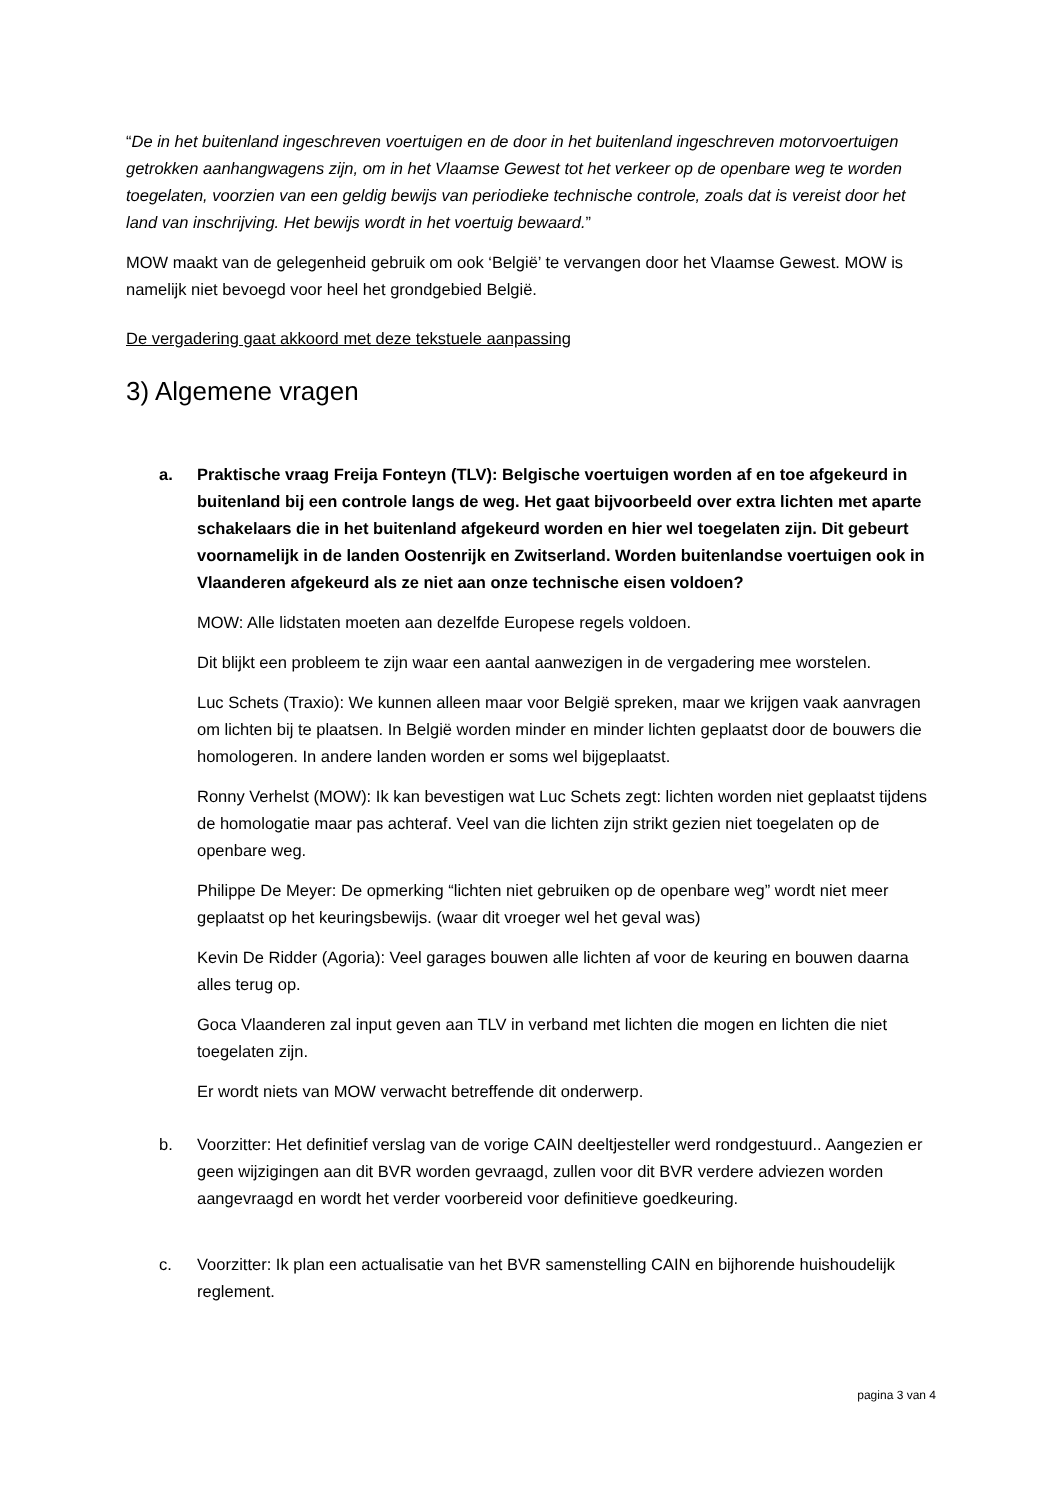“De in het buitenland ingeschreven voertuigen en de door in het buitenland ingeschreven motorvoertuigen getrokken aanhangwagens zijn, om in het Vlaamse Gewest tot het verkeer op de openbare weg te worden toegelaten, voorzien van een geldig bewijs van periodieke technische controle, zoals dat is vereist door het land van inschrijving. Het bewijs wordt in het voertuig bewaard.”
MOW maakt van de gelegenheid gebruik om ook ‘België’ te vervangen door het Vlaamse Gewest. MOW is namelijk niet bevoegd voor heel het grondgebied België.
De vergadering gaat akkoord met deze tekstuele aanpassing
3) Algemene vragen
a. Praktische vraag Freija Fonteyn (TLV): Belgische voertuigen worden af en toe afgekeurd in buitenland bij een controle langs de weg. Het gaat bijvoorbeeld over extra lichten met aparte schakelaars die in het buitenland afgekeurd worden en hier wel toegelaten zijn. Dit gebeurt voornamelijk in de landen Oostenrijk en Zwitserland. Worden buitenlandse voertuigen ook in Vlaanderen afgekeurd als ze niet aan onze technische eisen voldoen?
MOW: Alle lidstaten moeten aan dezelfde Europese regels voldoen.
Dit blijkt een probleem te zijn waar een aantal aanwezigen in de vergadering mee worstelen.
Luc Schets (Traxio): We kunnen alleen maar voor België spreken, maar we krijgen vaak aanvragen om lichten bij te plaatsen. In België worden minder en minder lichten geplaatst door de bouwers die homologeren. In andere landen worden er soms wel bijgeplaatst.
Ronny Verhelst (MOW): Ik kan bevestigen wat Luc Schets zegt: lichten worden niet geplaatst tijdens de homologatie maar pas achteraf. Veel van die lichten zijn strikt gezien niet toegelaten op de openbare weg.
Philippe De Meyer: De opmerking “lichten niet gebruiken op de openbare weg” wordt niet meer geplaatst op het keuringsbewijs. (waar dit vroeger wel het geval was)
Kevin De Ridder (Agoria): Veel garages bouwen alle lichten af voor de keuring en bouwen daarna alles terug op.
Goca Vlaanderen zal input geven aan TLV in verband met lichten die mogen en lichten die niet toegelaten zijn.
Er wordt niets van MOW verwacht betreffende dit onderwerp.
b. Voorzitter: Het definitief verslag van de vorige CAIN deeltjesteller werd rondgestuurd.. Aangezien er geen wijzigingen aan dit BVR worden gevraagd, zullen voor dit BVR verdere adviezen worden aangevraagd en wordt het verder voorbereid voor definitieve goedkeuring.
c. Voorzitter: Ik plan een actualisatie van het BVR samenstelling CAIN en bijhorende huishoudelijk reglement.
pagina 3 van 4